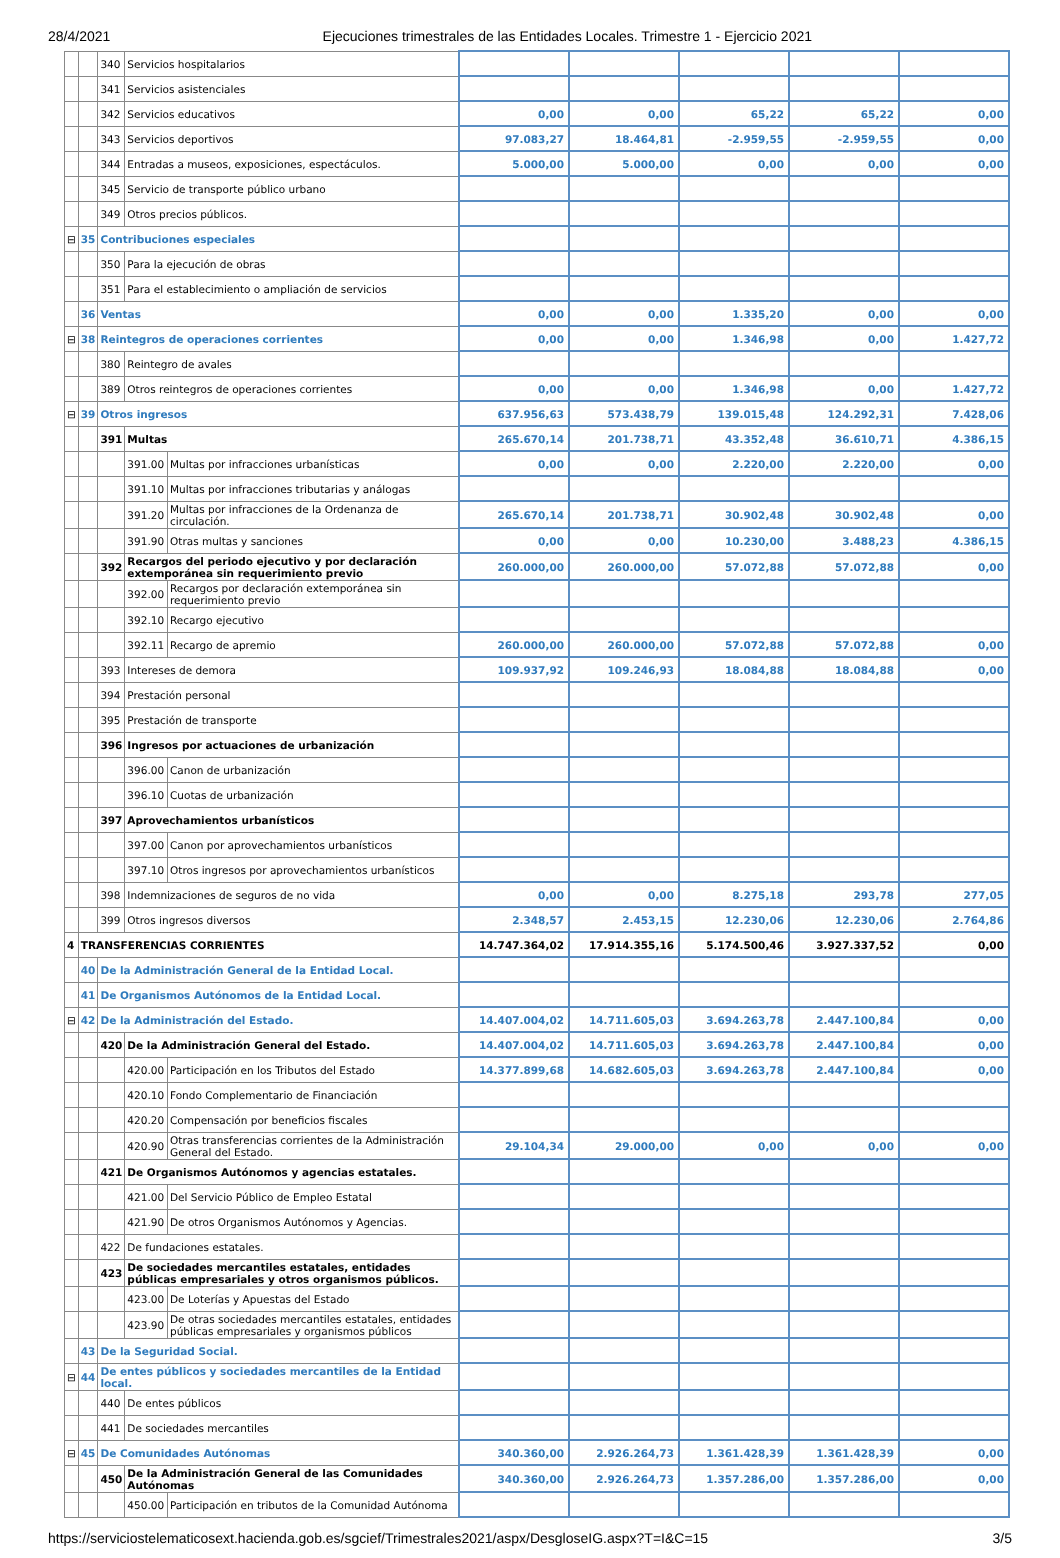28/4/2021 Ejecuciones trimestrales de las Entidades Locales. Trimestre 1 - Ejercicio 2021
| | | 340 | Servicios hospitalarios | | | | | | |
| | | 341 | Servicios asistenciales | | | | | | |
| | | 342 | Servicios educativos | | 0,00 | 0,00 | 65,22 | 65,22 | 0,00 |
| | | 343 | Servicios deportivos | | 97.083,27 | 18.464,81 | -2.959,55 | -2.959,55 | 0,00 |
| | | 344 | Entradas a museos, exposiciones, espectáculos. | | 5.000,00 | 5.000,00 | 0,00 | 0,00 | 0,00 |
| | | 345 | Servicio de transporte público urbano | | | | | | |
| | | 349 | Otros precios públicos. | | | | | | |
| ⊟ | 35 | Contribuciones especiales | | | | | | | |
| | | 350 | Para la ejecución de obras | | | | | | |
| | | 351 | Para el establecimiento o ampliación de servicios | | | | | | |
| | 36 | Ventas | | | 0,00 | 0,00 | 1.335,20 | 0,00 | 0,00 |
| ⊟ | 38 | Reintegros de operaciones corrientes | | | 0,00 | 0,00 | 1.346,98 | 0,00 | 1.427,72 |
| | | 380 | Reintegro de avales | | | | | | |
| | | 389 | Otros reintegros de operaciones corrientes | | 0,00 | 0,00 | 1.346,98 | 0,00 | 1.427,72 |
| ⊟ | 39 | Otros ingresos | | | 637.956,63 | 573.438,79 | 139.015,48 | 124.292,31 | 7.428,06 |
| | | 391 | Multas | | 265.670,14 | 201.738,71 | 43.352,48 | 36.610,71 | 4.386,15 |
| | | | 391.00 | Multas por infracciones urbanísticas | 0,00 | 0,00 | 2.220,00 | 2.220,00 | 0,00 |
| | | | 391.10 | Multas por infracciones tributarias y análogas | | | | | |
| | | | 391.20 | Multas por infracciones de la Ordenanza de circulación. | 265.670,14 | 201.738,71 | 30.902,48 | 30.902,48 | 0,00 |
| | | | 391.90 | Otras multas y sanciones | 0,00 | 0,00 | 10.230,00 | 3.488,23 | 4.386,15 |
| | | 392 | Recargos del periodo ejecutivo y por declaración extemporánea sin requerimiento previo | | 260.000,00 | 260.000,00 | 57.072,88 | 57.072,88 | 0,00 |
| | | | 392.00 | Recargos por declaración extemporánea sin requerimiento previo | | | | | |
| | | | 392.10 | Recargo ejecutivo | | | | | |
| | | | 392.11 | Recargo de apremio | 260.000,00 | 260.000,00 | 57.072,88 | 57.072,88 | 0,00 |
| | | 393 | Intereses de demora | | 109.937,92 | 109.246,93 | 18.084,88 | 18.084,88 | 0,00 |
| | | 394 | Prestación personal | | | | | | |
| | | 395 | Prestación de transporte | | | | | | |
| | | 396 | Ingresos por actuaciones de urbanización | | | | | | |
| | | | 396.00 | Canon de urbanización | | | | | |
| | | | 396.10 | Cuotas de urbanización | | | | | |
| | | 397 | Aprovechamientos urbanísticos | | | | | | |
| | | | 397.00 | Canon por aprovechamientos urbanísticos | | | | | |
| | | | 397.10 | Otros ingresos por aprovechamientos urbanísticos | | | | | |
| | | 398 | Indemnizaciones de seguros de no vida | | 0,00 | 0,00 | 8.275,18 | 293,78 | 277,05 |
| | | 399 | Otros ingresos diversos | | 2.348,57 | 2.453,15 | 12.230,06 | 12.230,06 | 2.764,86 |
| 4 | TRANSFERENCIAS CORRIENTES | | | | 14.747.364,02 | 17.914.355,16 | 5.174.500,46 | 3.927.337,52 | 0,00 |
| | 40 | De la Administración General de la Entidad Local. | | | | | | | |
| | 41 | De Organismos Autónomos de la Entidad Local. | | | | | | | |
| ⊟ | 42 | De la Administración del Estado. | | | 14.407.004,02 | 14.711.605,03 | 3.694.263,78 | 2.447.100,84 | 0,00 |
| | | 420 | De la Administración General del Estado. | | 14.407.004,02 | 14.711.605,03 | 3.694.263,78 | 2.447.100,84 | 0,00 |
| | | | 420.00 | Participación en los Tributos del Estado | 14.377.899,68 | 14.682.605,03 | 3.694.263,78 | 2.447.100,84 | 0,00 |
| | | | 420.10 | Fondo Complementario de Financiación | | | | | |
| | | | 420.20 | Compensación por beneficios fiscales | | | | | |
| | | | 420.90 | Otras transferencias corrientes de la Administración General del Estado. | 29.104,34 | 29.000,00 | 0,00 | 0,00 | 0,00 |
| | | 421 | De Organismos Autónomos y agencias estatales. | | | | | | |
| | | | 421.00 | Del Servicio Público de Empleo Estatal | | | | | |
| | | | 421.90 | De otros Organismos Autónomos y Agencias. | | | | | |
| | | 422 | De fundaciones estatales. | | | | | | |
| | | 423 | De sociedades mercantiles estatales, entidades públicas empresariales y otros organismos públicos. | | | | | | |
| | | | 423.00 | De Loterías y Apuestas del Estado | | | | | |
| | | | 423.90 | De otras sociedades mercantiles estatales, entidades públicas empresariales y organismos públicos | | | | | |
| | 43 | De la Seguridad Social. | | | | | | | |
| ⊟ | 44 | De entes públicos y sociedades mercantiles de la Entidad local. | | | | | | | |
| | | 440 | De entes públicos | | | | | | |
| | | 441 | De sociedades mercantiles | | | | | | |
| ⊟ | 45 | De Comunidades Autónomas | | | 340.360,00 | 2.926.264,73 | 1.361.428,39 | 1.361.428,39 | 0,00 |
| | | 450 | De la Administración General de las Comunidades Autónomas | | 340.360,00 | 2.926.264,73 | 1.357.286,00 | 1.357.286,00 | 0,00 |
| | | | 450.00 | Participación en tributos de la Comunidad Autónoma | | | | | |
https://serviciostelematicosext.hacienda.gob.es/sgcief/Trimestrales2021/aspx/DesgloseIG.aspx?T=I&C=15 3/5